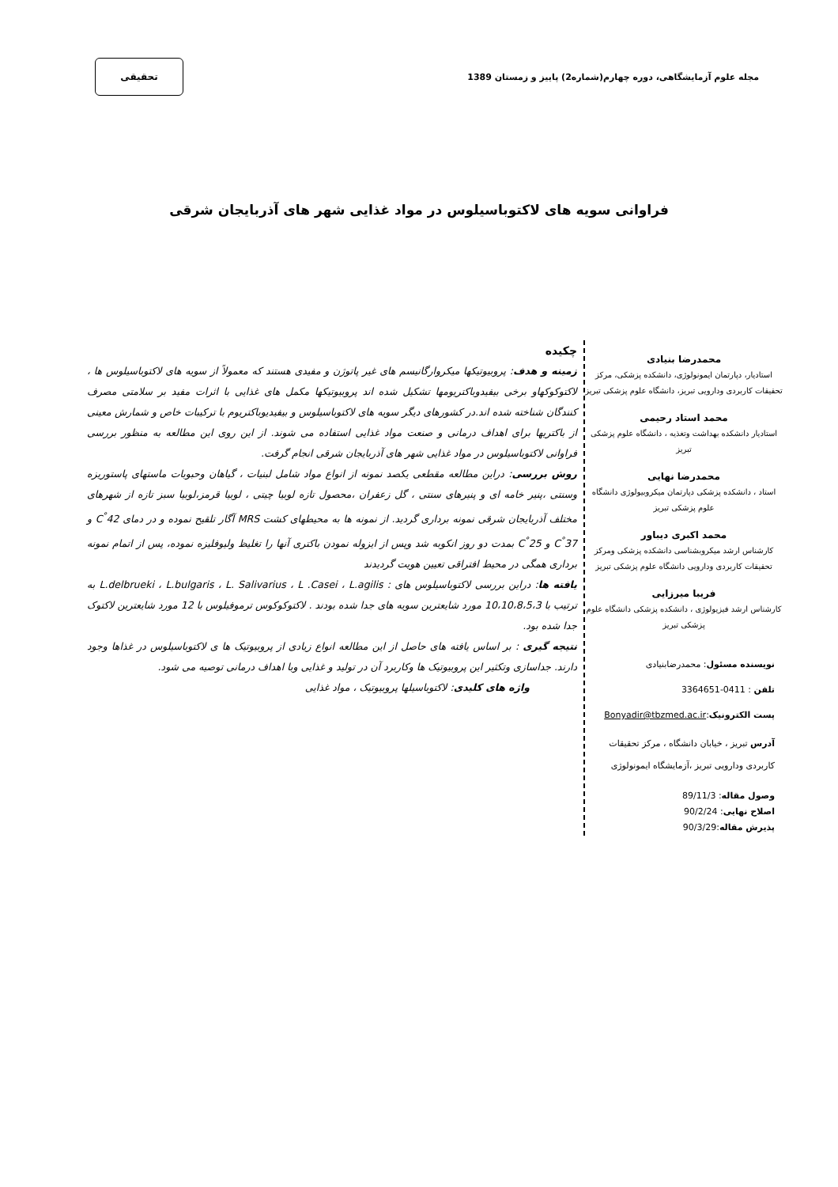مجله علوم آزمایشگاهی، دوره چهارم(شماره2) پاییز و زمستان 1389
تحقیقی
فراوانی سویه های لاکتوباسیلوس در مواد غذایی شهر های آذربایجان شرقی
محمدرضا بنیادی
استادیار، دپارتمان ایمونولوژی، دانشکده پزشکی، مرکز تحقیقات کاربردی ودارویی تبریز، دانشگاه علوم پزشکی تبریز
محمد استاد رحیمی
استادیار دانشکده بهداشت وتغذیه ، دانشگاه علوم پزشکی تبریز
محمدرضا نهایی
استاد ، دانشکده پزشکی دپارتمان میکروبیولوژی دانشگاه علوم پزشکی تبریز
محمد اکبری دیباور
کارشناس ارشد میکروبشناسی دانشکده پزشکی ومرکز تحقیقات کاربردی ودارویی دانشگاه علوم پزشکی تبریز
فریبا میرزایی
کارشناس ارشد فیزیولوژی ، دانشکده پزشکی دانشگاه علوم پزشکی تبریز
نویسنده مسئول: محمدرضابنیادی
تلفن : 0411-3364651
پست الکترونیک:Bonyadir@tbzmed.ac.ir
آدرس تبریز ، خیابان دانشگاه ، مرکز تحقیقات کاربردی ودارویی تبریز ،آزمایشگاه ایمونولوژی
وصول مقاله: 89/11/3
اصلاح نهایی: 90/2/24
پذیرش مقاله:90/3/29
چکیده
زمینه و هدف: پروبیوتیکها میکروارگانیسم های غیر پاتوژن و مفیدی هستند که معمولاً از سویه های لاکتوباسیلوس ها ، لاکتوکوکهاو برخی بیفیدوباکتریومها تشکیل شده اند پروبیوتیکها مکمل های غذایی با اثرات مفید بر سلامتی مصرف کنندگان شناخته شده اند.در کشورهای دیگر سویه های لاکتوباسیلوس و بیفیدیوباکتریوم با ترکیبات خاص و شمارش معینی از باکتریها برای اهداف درمانی و صنعت مواد غذایی استفاده می شوند. از این روی این مطالعه به منظور بررسی فراوانی لاکتوباسیلوس در مواد غذایی شهر های آذربایجان شرقی انجام گرفت.
روش بررسی: دراین مطالعه مقطعی یکصد نمونه از انواع مواد شامل لبنیات ، گیاهان وحبوبات ماستهای پاستوریزه وسنتی ،پنیر خامه ای و پنیرهای سنتی ، گل زعفران ،محصول تازه لوبیا چیتی ، لوبیا قرمز،لوبیا سبز تازه از شهرهای مختلف آذربایجان شرقی نمونه برداری گردید. از نمونه ها به محیطهای کشت MRS آگار تلقیح نموده و در دمای 42<sup>°</sup>C و 37<sup>°</sup>C و 25<sup>°</sup>C بمدت دو روز انکوبه شد وپس از ایزوله نمودن باکتری آنها را تغلیظ ولیوفلیزه نموده، پس از اتمام نمونه برداری همگی در محیط افتراقی تعیین هویت گردیدند
یافته ها: دراین بررسی لاکتوباسیلوس های : L.delbrueki ، L.bulgaris ، L. Salivarius ، L .Casei ، L.agilis به ترتیب با 10،10،8،5،3 مورد شایعترین سویه های جدا شده بودند . لاکتوکوکوس ترموفیلوس با 12 مورد شایعترین لاکتوک جدا شده بود.
نتیجه گیری : بر اساس یافته های حاصل از این مطالعه انواع زیادی از پروبیوتیک ها ی لاکتوباسیلوس در غذاها وجود دارند. جداسازی وتکثیر این پروبیوتیک ها وکاربرد آن در تولید و غذایی وبا اهداف درمانی توصیه می شود.
واژه های کلیدی: لاکتوباسیلها پروبیوتیک ، مواد غذایی